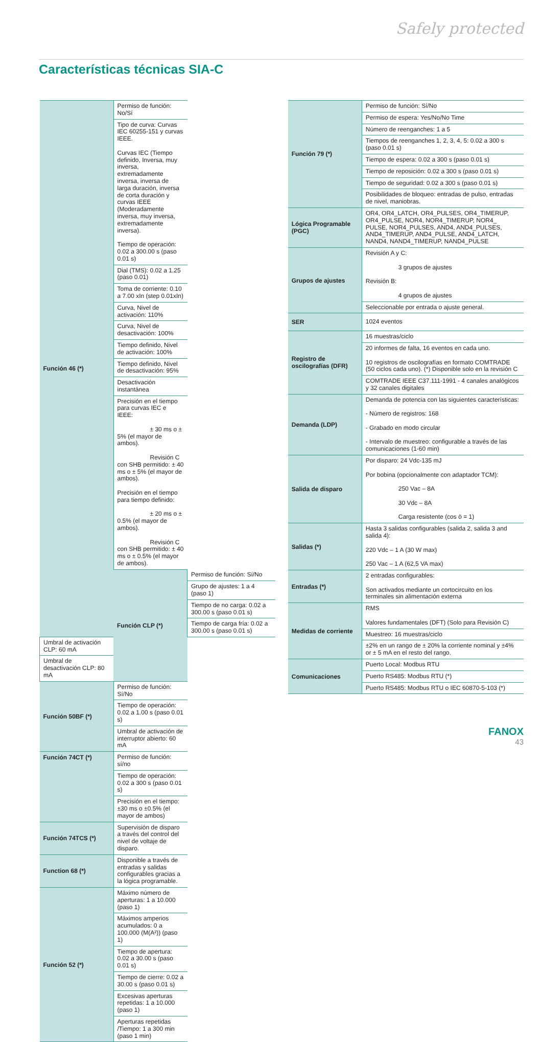Safely protected
Características técnicas SIA-C
| Función 46 (*) | Permiso de función: No/Sí | |
| | Tipo de curva: Curvas IEC 60255-151 y curvas IEEE. Curvas IEC (Tiempo definido, Inversa, muy inversa, extremadamente inversa, inversa de larga duración, inversa de corta duración y curvas IEEE (Moderadamente inversa, muy inversa, extremadamente inversa). Tiempo de operación: 0.02 a 300.00 s (paso 0.01 s) | |
| | Dial (TMS): 0.02 a 1.25 (paso 0.01) | |
| | Toma de corriente: 0.10 a 7.00 xIn (step 0.01xIn) | |
| | Curva, Nivel de activación: 110% | |
| | Curva, Nivel de desactivación: 100% | |
| | Tiempo definido, Nivel de activación: 100% | |
| | Tiempo definido, Nivel de desactivación: 95% | |
| | Desactivación instantánea | |
| | Precisión en el tiempo para curvas IEC e IEEE: ± 30 ms o ± 5% (el mayor de ambos). Revisión C con SHB permitido: ± 40 ms o ± 5% (el mayor de ambos). Precisión en el tiempo para tiempo definido: ± 20 ms o ± 0.5% (el mayor de ambos). Revisión C con SHB permitido: ± 40 ms o ± 0.5% (el mayor de ambos). | |
| | Función CLP (*) | Permiso de función: Sí/No |
| | | Grupo de ajustes: 1 a 4 (paso 1) |
| | | Tiempo de no carga: 0.02 a 300.00 s (paso 0.01 s) |
| | | Tiempo de carga fría: 0.02 a 300.00 s (paso 0.01 s) |
| Umbral de activación CLP: 60 mA | | |
| Umbral de desactivación CLP: 80 mA | | |
| Función 50BF (*) | Permiso de función: Sí/No | |
| | Tiempo de operación: 0.02 a 1.00 s (paso 0.01 s) | |
| | Umbral de activación de interruptor abierto: 60 mA | |
| Función 74CT (*) | Permiso de función: sí/no | |
| | Tiempo de operación: 0.02 a 300 s (paso 0.01 s) | |
| | Precisión en el tiempo: ±30 ms o ±0.5% (el mayor de ambos) | |
| Función 74TCS (*) | Supervisión de disparo a través del control del nivel de voltaje de disparo. | |
| Function 68 (*) | Disponible a través de entradas y salidas configurables gracias a la lógica programable. | |
| Función 52 (*) | Máximo número de aperturas: 1 a 10.000 (paso 1) | |
| | Máximos amperios acumulados: 0 a 100.000 (M(A²)) (paso 1) | |
| | Tiempo de apertura: 0.02 a 30.00 s (paso 0.01 s) | |
| | Tiempo de cierre: 0.02 a 30.00 s (paso 0.01 s) | |
| | Excesivas aperturas repetidas: 1 a 10.000 (paso 1) | |
| | Aperturas repetidas /Tiempo: 1 a 300 min (paso 1 min) | |
| Función 79 (*) | Permiso de función: Sí/No |
| | Permiso de espera: Yes/No/No Time |
| | Número de reenganches: 1 a 5 |
| | Tiempos de reenganches 1, 2, 3, 4, 5: 0.02 a 300 s (paso 0.01 s) |
| | Tiempo de espera: 0.02 a 300 s (paso 0.01 s) |
| | Tiempo de reposición: 0.02 a 300 s (paso 0.01 s) |
| | Tiempo de seguridad: 0.02 a 300 s (paso 0.01 s) |
| | Posibilidades de bloqueo: entradas de pulso, entradas de nivel, maniobras. |
| Lógica Programable (PGC) | OR4, OR4_LATCH, OR4_PULSES, OR4_TIMERUP, OR4_PULSE, NOR4, NOR4_TIMERUP, NOR4_ PULSE, NOR4_PULSES, AND4, AND4_PULSES, AND4_TIMERUP, AND4_PULSE, AND4_LATCH, NAND4, NAND4_TIMERUP, NAND4_PULSE |
| Grupos de ajustes | Revisión A y C: 3 grupos de ajustes Revisión B: 4 grupos de ajustes |
| | Seleccionable por entrada o ajuste general. |
| SER | 1024 eventos |
| Registro de oscilografías (DFR) | 16 muestras/ciclo |
| | 20 informes de falta, 16 eventos en cada uno. 10 registros de oscilografías en formato COMTRADE (50 ciclos cada uno). (*) Disponible solo en la revisión C |
| | COMTRADE IEEE C37.111-1991 - 4 canales analógicos y 32 canales digitales |
| Demanda (LDP) | Demanda de potencia con las siguientes características: - Número de registros: 168 - Grabado en modo circular - Intervalo de muestreo: configurable a través de las comunicaciones (1-60 min) |
| Salida de disparo | Por disparo: 24 Vdc-135 mJ Por bobina (opcionalmente con adaptador TCM): 250 Vac – 8A 30 Vdc – 8A Carga resistente (cos ö = 1) |
| Salidas (*) | Hasta 3 salidas configurables (salida 2, salida 3 and salida 4): 220 Vdc – 1 A (30 W max) 250 Vac – 1 A (62,5 VA max) |
| Entradas (*) | 2 entradas configurables: Son activados mediante un cortocircuito en los terminales sin alimentación externa |
| Medidas de corriente | RMS Valores fundamentales (DFT) (Solo para Revisión C) |
| | Muestreo: 16 muestras/ciclo |
| | ±2% en un rango de ± 20% la corriente nominal y ±4% or ± 5 mA en el resto del rango. |
| Comunicaciones | Puerto Local: Modbus RTU |
| | Puerto RS485: Modbus RTU (*) |
| | Puerto RS485: Modbus RTU o IEC 60870-5-103 (*) |
FANOX
43